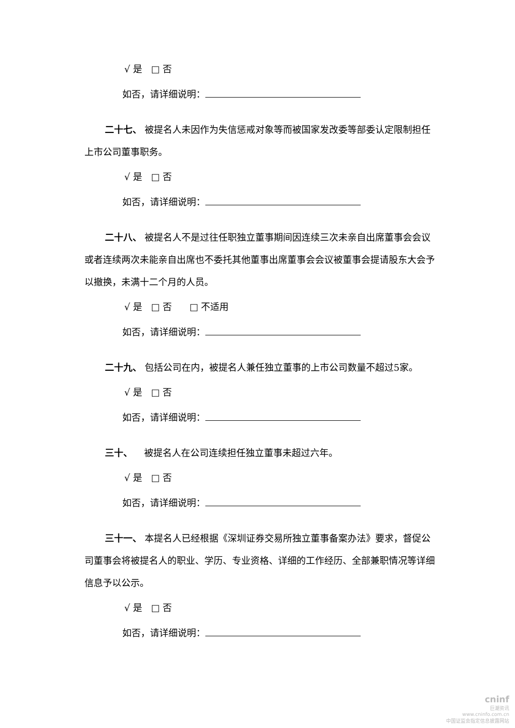√ 是 □ 否
如否，请详细说明：
二十七、 被提名人未因作为失信惩戒对象等而被国家发改委等部委认定限制担任上市公司董事职务。
√ 是 □ 否
如否，请详细说明：
二十八、 被提名人不是过往任职独立董事期间因连续三次未亲自出席董事会会议或者连续两次未能亲自出席也不委托其他董事出席董事会会议被董事会提请股东大会予以撤换，未满十二个月的人员。
√ 是 □ 否 □ 不适用
如否，请详细说明：
二十九、 包括公司在内，被提名人兼任独立董事的上市公司数量不超过5家。
√ 是 □ 否
如否，请详细说明：
三十、 被提名人在公司连续担任独立董事未超过六年。
√ 是 □ 否
如否，请详细说明：
三十一、 本提名人已经根据《深圳证券交易所独立董事备案办法》要求，督促公司董事会将被提名人的职业、学历、专业资格、详细的工作经历、全部兼职情况等详细信息予以公示。
√ 是 □ 否
如否，请详细说明：
cninf
巨潮资讯
www.cninfo.com.cn
中国证监会指定信息披露网站